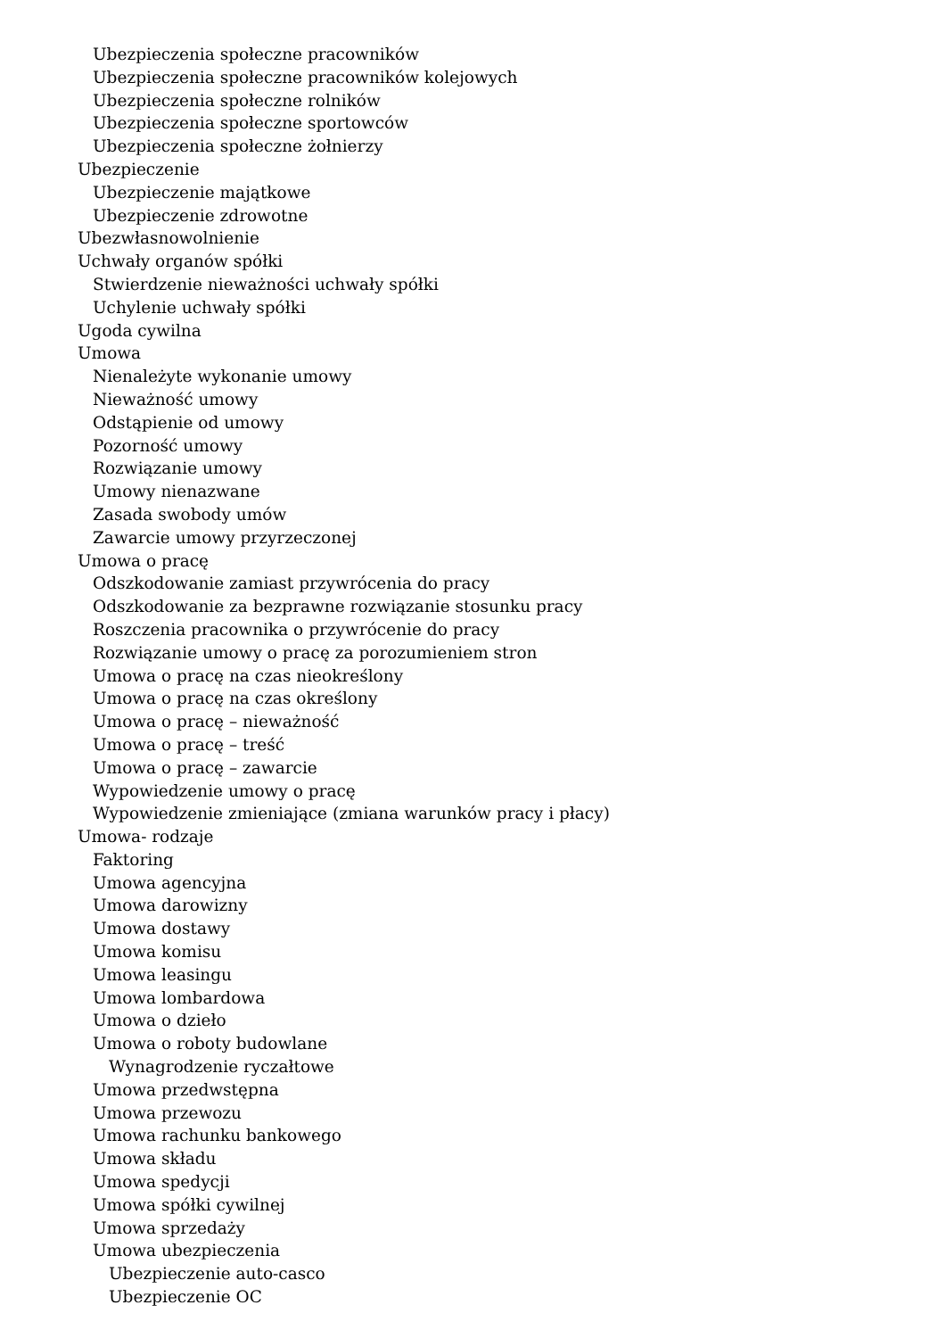Ubezpieczenia społeczne pracowników
Ubezpieczenia społeczne pracowników kolejowych
Ubezpieczenia społeczne rolników
Ubezpieczenia społeczne sportowców
Ubezpieczenia społeczne żołnierzy
Ubezpieczenie
Ubezpieczenie majątkowe
Ubezpieczenie zdrowotne
Ubezwłasnowolnienie
Uchwały organów spółki
Stwierdzenie nieważności uchwały spółki
Uchylenie uchwały spółki
Ugoda cywilna
Umowa
Nienależyte wykonanie umowy
Nieważność umowy
Odstąpienie od umowy
Pozorność umowy
Rozwiązanie umowy
Umowy nienazwane
Zasada swobody umów
Zawarcie umowy przyrzeczonej
Umowa o pracę
Odszkodowanie zamiast przywrócenia do pracy
Odszkodowanie za bezprawne rozwiązanie stosunku pracy
Roszczenia pracownika o przywrócenie do pracy
Rozwiązanie umowy o pracę za porozumieniem stron
Umowa o pracę na czas nieokreślony
Umowa o pracę na czas określony
Umowa o pracę – nieważność
Umowa o pracę – treść
Umowa o pracę – zawarcie
Wypowiedzenie umowy o pracę
Wypowiedzenie zmieniające (zmiana warunków pracy i płacy)
Umowa- rodzaje
Faktoring
Umowa agencyjna
Umowa darowizny
Umowa dostawy
Umowa komisu
Umowa leasingu
Umowa lombardowa
Umowa o dzieło
Umowa o roboty budowlane
Wynagrodzenie ryczałtowe
Umowa przedwstępna
Umowa przewozu
Umowa rachunku bankowego
Umowa składu
Umowa spedycji
Umowa spółki cywilnej
Umowa sprzedaży
Umowa ubezpieczenia
Ubezpieczenie auto-casco
Ubezpieczenie OC